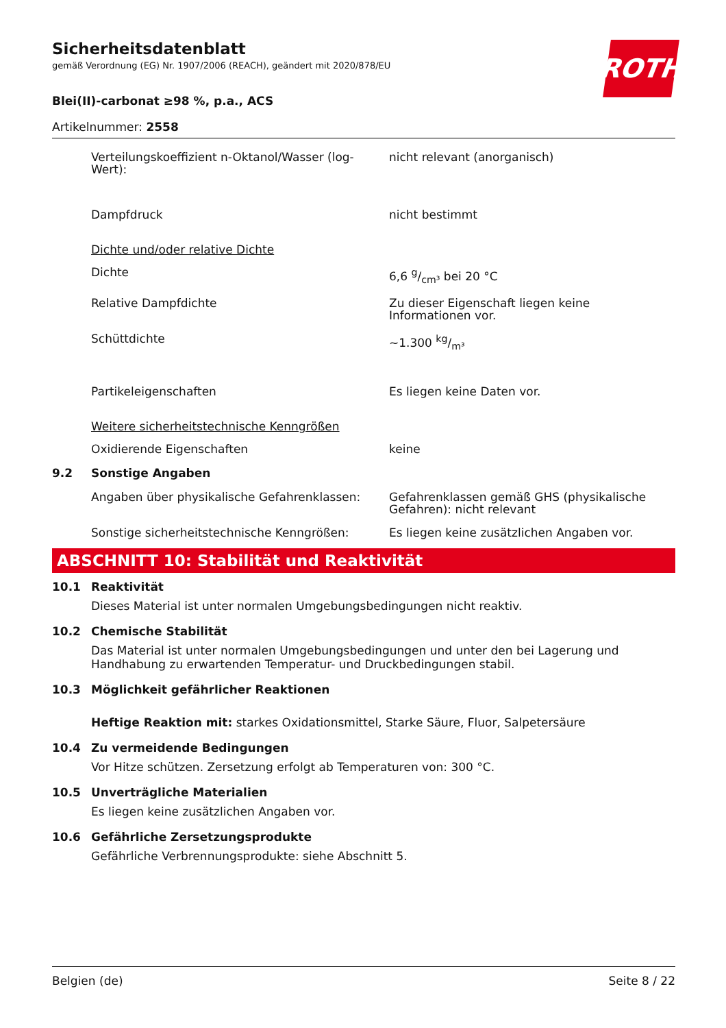ROTH
Sicherheitsdatenblatt
gemäß Verordnung (EG) Nr. 1907/2006 (REACH), geändert mit 2020/878/EU
Blei(II)-carbonat ≥98 %, p.a., ACS
Artikelnummer: 2558
Verteilungskoeffizient n-Oktanol/Wasser (log-Wert):
nicht relevant (anorganisch)
Dampfdruck nicht bestimmt
Dichte und/oder relative Dichte
Dichte 6,6 g/cm³ bei 20 °C
Relative Dampfdichte Zu dieser Eigenschaft liegen keine Informationen vor.
Schüttdichte ~1.300 kg/m³
Partikeleigenschaften Es liegen keine Daten vor.
Weitere sicherheitstechnische Kenngrößen
Oxidierende Eigenschaften keine
9.2 Sonstige Angaben
Angaben über physikalische Gefahrenklassen:
Gefahrenklassen gemäß GHS (physikalische Gefahren): nicht relevant
Sonstige sicherheitstechnische Kenngrößen: Es liegen keine zusätzlichen Angaben vor.
ABSCHNITT 10: Stabilität und Reaktivität
10.1 Reaktivität
Dieses Material ist unter normalen Umgebungsbedingungen nicht reaktiv.
10.2 Chemische Stabilität
Das Material ist unter normalen Umgebungsbedingungen und unter den bei Lagerung und Handhabung zu erwartenden Temperatur- und Druckbedingungen stabil.
10.3 Möglichkeit gefährlicher Reaktionen
Heftige Reaktion mit: starkes Oxidationsmittel, Starke Säure, Fluor, Salpetersäure
10.4 Zu vermeidende Bedingungen
Vor Hitze schützen. Zersetzung erfolgt ab Temperaturen von: 300 °C.
10.5 Unverträgliche Materialien
Es liegen keine zusätzlichen Angaben vor.
10.6 Gefährliche Zersetzungsprodukte
Gefährliche Verbrennungsprodukte: siehe Abschnitt 5.
Belgien (de) Seite 8 / 22